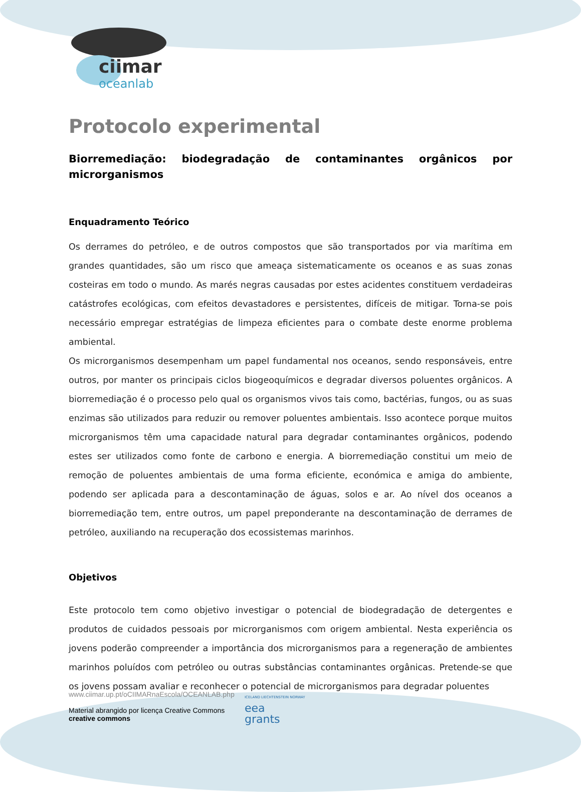ciimar
oceanlab
Protocolo experimental
Biorremediação: biodegradação de contaminantes orgânicos por
microrganismos
Enquadramento Teórico
Os derrames do petróleo, e de outros compostos que são transportados por via marítima em grandes quantidades, são um risco que ameaça sistematicamente os oceanos e as suas zonas costeiras em todo o mundo. As marés negras causadas por estes acidentes constituem verdadeiras catástrofes ecológicas, com efeitos devastadores e persistentes, difíceis de mitigar. Torna-se pois necessário empregar estratégias de limpeza eficientes para o combate deste enorme problema ambiental.
Os microrganismos desempenham um papel fundamental nos oceanos, sendo responsáveis, entre outros, por manter os principais ciclos biogeoquímicos e degradar diversos poluentes orgânicos. A biorremediação é o processo pelo qual os organismos vivos tais como, bactérias, fungos, ou as suas enzimas são utilizados para reduzir ou remover poluentes ambientais. Isso acontece porque muitos microrganismos têm uma capacidade natural para degradar contaminantes orgânicos, podendo estes ser utilizados como fonte de carbono e energia. A biorremediação constitui um meio de remoção de poluentes ambientais de uma forma eficiente, económica e amiga do ambiente, podendo ser aplicada para a descontaminação de águas, solos e ar. Ao nível dos oceanos a biorremediação tem, entre outros, um papel preponderante na descontaminação de derrames de petróleo, auxiliando na recuperação dos ecossistemas marinhos.
Objetivos
Este protocolo tem como objetivo investigar o potencial de biodegradação de detergentes e produtos de cuidados pessoais por microrganismos com origem ambiental. Nesta experiência os jovens poderão compreender a importância dos microrganismos para a regeneração de ambientes marinhos poluídos com petróleo ou outras substâncias contaminantes orgânicas. Pretende-se que os jovens possam avaliar e reconhecer o potencial de microrganismos para degradar poluentes
www.ciimar.up.pt/oCIIMARnaEscola/OCEANLAB.php
Material abrangido por licença Creative Commons
creative commons
ICELAND LIECHTENSTEIN NORWAY
eea
grants